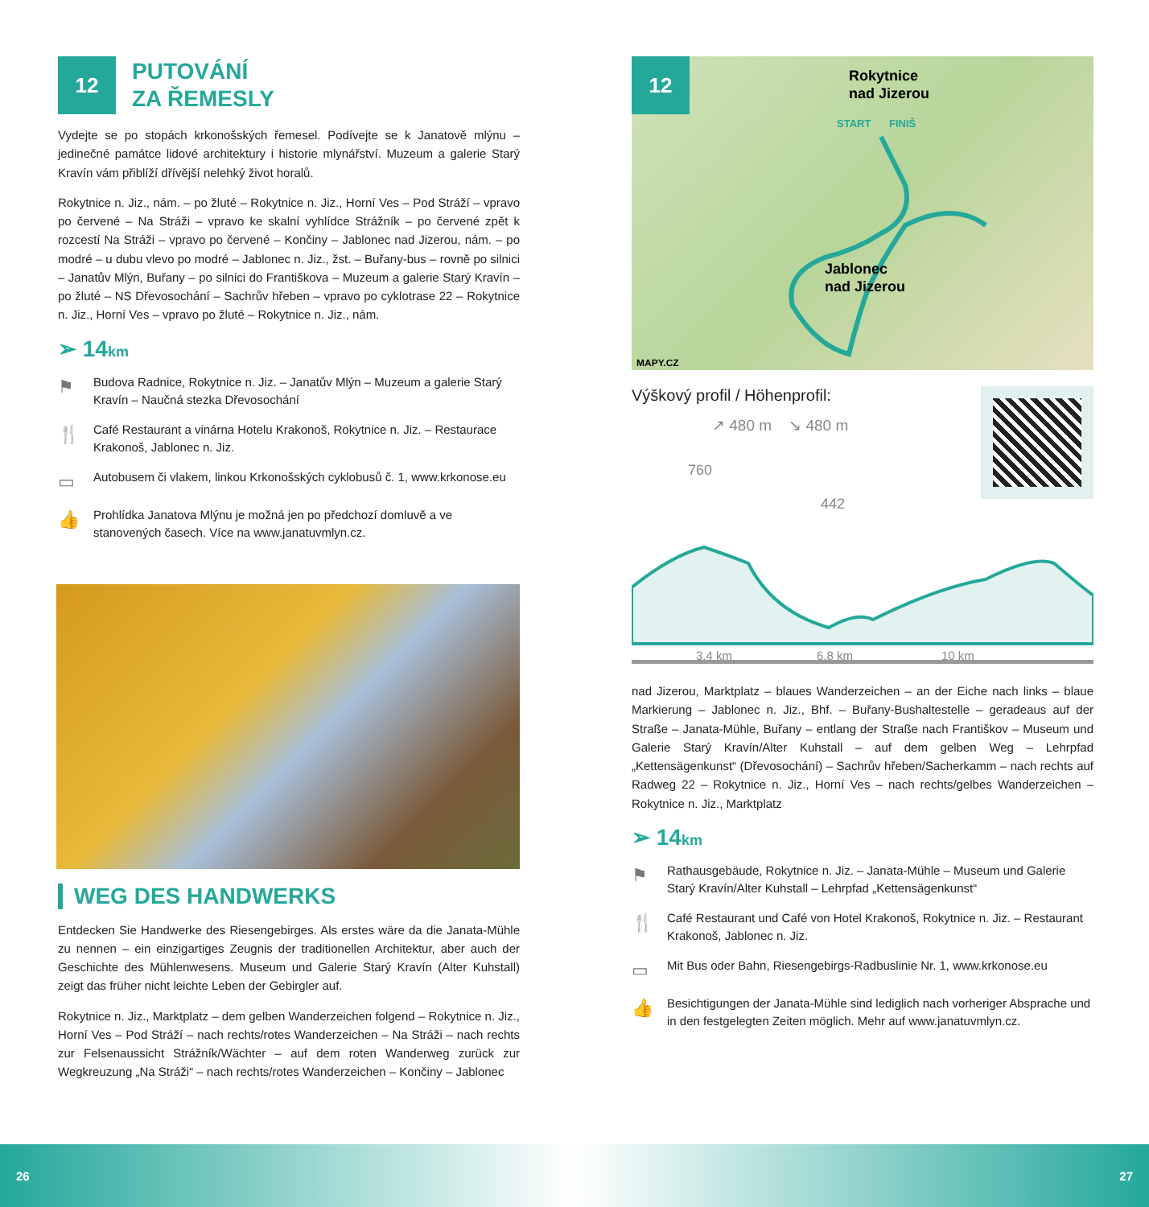12
PUTOVÁNÍ
ZA ŘEMESLY
Vydejte se po stopách krkonošských řemesel. Podívejte se k Janatově mlýnu – jedinečné památce lidové architektury i historie mlynářství. Muzeum a galerie Starý Kravín vám přiblíží dřívější nelehký život horalů.
Rokytnice n. Jiz., nám. – po žluté – Rokytnice n. Jiz., Horní Ves – Pod Stráží – vpravo po červené – Na Stráži – vpravo ke skalní vyhlídce Strážník – po červené zpět k rozcestí Na Stráži – vpravo po červené – Končiny – Jablonec nad Jizerou, nám. – po modré – u dubu vlevo po modré – Jablonec n. Jiz., žst. – Buřany-bus – rovně po silnici – Janatův Mlýn, Buřany – po silnici do Františkova – Muzeum a galerie Starý Kravín – po žluté – NS Dřevosochání – Sachrův hřeben – vpravo po cyklotrase 22 – Rokytnice n. Jiz., Horní Ves – vpravo po žluté – Rokytnice n. Jiz., nám.
➢ 14km
⚑ Budova Radnice, Rokytnice n. Jiz. – Janatův Mlýn – Muzeum a galerie Starý Kravín – Naučná stezka Dřevosochání
🍴 Café Restaurant a vinárna Hotelu Krakonoš, Rokytnice n. Jiz. – Restaurace Krakonoš, Jablonec n. Jiz.
▭ Autobusem či vlakem, linkou Krkonošských cyklobusů č. 1, www.krkonose.eu
👍 Prohlídka Janatova Mlýnu je možná jen po předchozí domluvě a ve stanovených časech. Více na www.janatuvmlyn.cz.
WEG DES HANDWERKS
Entdecken Sie Handwerke des Riesengebirges. Als erstes wäre da die Janata-Mühle zu nennen – ein einzigartiges Zeugnis der traditionellen Architektur, aber auch der Geschichte des Mühlenwesens. Museum und Galerie Starý Kravín (Alter Kuhstall) zeigt das früher nicht leichte Leben der Gebirgler auf.
Rokytnice n. Jiz., Marktplatz – dem gelben Wanderzeichen folgend – Rokytnice n. Jiz., Horní Ves – Pod Stráží – nach rechts/rotes Wanderzeichen – Na Stráži – nach rechts zur Felsenaussicht Strážník/Wächter – auf dem roten Wanderweg zurück zur Wegkreuzung „Na Stráži“ – nach rechts/rotes Wanderzeichen – Končiny – Jablonec
12
Rokytnice
nad Jizerou
Jablonec
nad Jizerou
START
FINIŠ
MAPY.CZ
Výškový profil / Höhenprofil:
↗ 480 m ↘ 480 m
760
442
3,4 km
6,8 km
10 km
nad Jizerou, Marktplatz – blaues Wanderzeichen – an der Eiche nach links – blaue Markierung – Jablonec n. Jiz., Bhf. – Buřany-Bushaltestelle – geradeaus auf der Straße – Janata-Mühle, Buřany – entlang der Straße nach Františkov – Museum und Galerie Starý Kravín/Alter Kuhstall – auf dem gelben Weg – Lehrpfad „Kettensägenkunst“ (Dřevosochání) – Sachrův hřeben/Sacherkamm – nach rechts auf Radweg 22 – Rokytnice n. Jiz., Horní Ves – nach rechts/gelbes Wanderzeichen – Rokytnice n. Jiz., Marktplatz
➢ 14km
⚑ Rathausgebäude, Rokytnice n. Jiz. – Janata-Mühle – Museum und Galerie Starý Kravín/Alter Kuhstall – Lehrpfad „Kettensägenkunst“
🍴 Café Restaurant und Café von Hotel Krakonoš, Rokytnice n. Jiz. – Restaurant Krakonoš, Jablonec n. Jiz.
▭ Mit Bus oder Bahn, Riesengebirgs-Radbuslinie Nr. 1, www.krkonose.eu
👍 Besichtigungen der Janata-Mühle sind lediglich nach vorheriger Absprache und in den festgelegten Zeiten möglich. Mehr auf www.janatuvmlyn.cz.
26 27